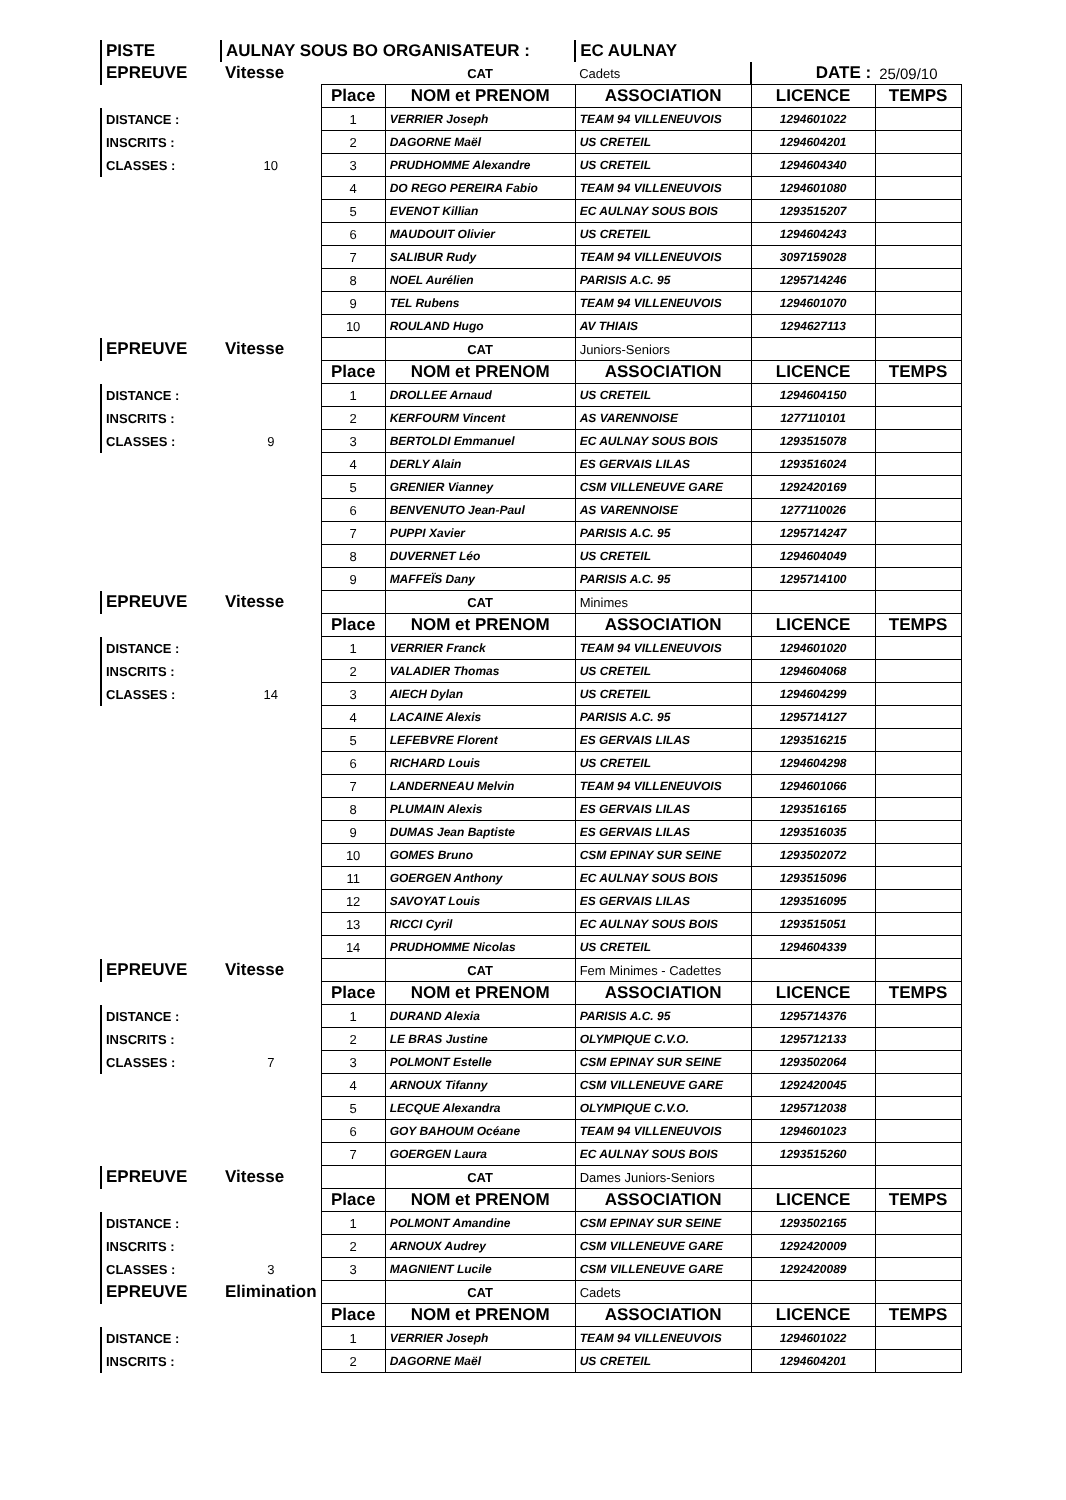| PISTE | AULNAY SOUS BO ORGANISATEUR : | | | EC AULNAY | | |
| EPREUVE | Vitesse | | CAT | Cadets | DATE : | 25/09/10 |
| | | Place | NOM et PRENOM | ASSOCIATION | LICENCE | TEMPS |
| DISTANCE : | | 1 | VERRIER Joseph | TEAM 94 VILLENEUVOIS | 1294601022 | |
| INSCRITS : | | 2 | DAGORNE Maël | US CRETEIL | 1294604201 | |
| CLASSES : | 10 | 3 | PRUDHOMME Alexandre | US CRETEIL | 1294604340 | |
| | | 4 | DO REGO PEREIRA Fabio | TEAM 94 VILLENEUVOIS | 1294601080 | |
| | | 5 | EVENOT Killian | EC AULNAY SOUS BOIS | 1293515207 | |
| | | 6 | MAUDOUIT Olivier | US CRETEIL | 1294604243 | |
| | | 7 | SALIBUR Rudy | TEAM 94 VILLENEUVOIS | 3097159028 | |
| | | 8 | NOEL Aurélien | PARISIS A.C. 95 | 1295714246 | |
| | | 9 | TEL Rubens | TEAM 94 VILLENEUVOIS | 1294601070 | |
| | | 10 | ROULAND Hugo | AV THIAIS | 1294627113 | |
| EPREUVE | Vitesse | | CAT | Juniors-Seniors | | |
| | | Place | NOM et PRENOM | ASSOCIATION | LICENCE | TEMPS |
| DISTANCE : | | 1 | DROLLEE Arnaud | US CRETEIL | 1294604150 | |
| INSCRITS : | | 2 | KERFOURM Vincent | AS VARENNOISE | 1277110101 | |
| CLASSES : | 9 | 3 | BERTOLDI Emmanuel | EC AULNAY SOUS BOIS | 1293515078 | |
| | | 4 | DERLY Alain | ES GERVAIS LILAS | 1293516024 | |
| | | 5 | GRENIER Vianney | CSM VILLENEUVE GARE | 1292420169 | |
| | | 6 | BENVENUTO Jean-Paul | AS VARENNOISE | 1277110026 | |
| | | 7 | PUPPI Xavier | PARISIS A.C. 95 | 1295714247 | |
| | | 8 | DUVERNET Léo | US CRETEIL | 1294604049 | |
| | | 9 | MAFFEÏS Dany | PARISIS A.C. 95 | 1295714100 | |
| EPREUVE | Vitesse | | CAT | Minimes | | |
| | | Place | NOM et PRENOM | ASSOCIATION | LICENCE | TEMPS |
| DISTANCE : | | 1 | VERRIER Franck | TEAM 94 VILLENEUVOIS | 1294601020 | |
| INSCRITS : | | 2 | VALADIER Thomas | US CRETEIL | 1294604068 | |
| CLASSES : | 14 | 3 | AIECH Dylan | US CRETEIL | 1294604299 | |
| | | 4 | LACAINE Alexis | PARISIS A.C. 95 | 1295714127 | |
| | | 5 | LEFEBVRE Florent | ES GERVAIS LILAS | 1293516215 | |
| | | 6 | RICHARD Louis | US CRETEIL | 1294604298 | |
| | | 7 | LANDERNEAU Melvin | TEAM 94 VILLENEUVOIS | 1294601066 | |
| | | 8 | PLUMAIN Alexis | ES GERVAIS LILAS | 1293516165 | |
| | | 9 | DUMAS Jean Baptiste | ES GERVAIS LILAS | 1293516035 | |
| | | 10 | GOMES Bruno | CSM EPINAY SUR SEINE | 1293502072 | |
| | | 11 | GOERGEN Anthony | EC AULNAY SOUS BOIS | 1293515096 | |
| | | 12 | SAVOYAT Louis | ES GERVAIS LILAS | 1293516095 | |
| | | 13 | RICCI Cyril | EC AULNAY SOUS BOIS | 1293515051 | |
| | | 14 | PRUDHOMME Nicolas | US CRETEIL | 1294604339 | |
| EPREUVE | Vitesse | | CAT | Fem Minimes - Cadettes | | |
| | | Place | NOM et PRENOM | ASSOCIATION | LICENCE | TEMPS |
| DISTANCE : | | 1 | DURAND Alexia | PARISIS A.C. 95 | 1295714376 | |
| INSCRITS : | | 2 | LE BRAS Justine | OLYMPIQUE C.V.O. | 1295712133 | |
| CLASSES : | 7 | 3 | POLMONT Estelle | CSM EPINAY SUR SEINE | 1293502064 | |
| | | 4 | ARNOUX Tifanny | CSM VILLENEUVE GARE | 1292420045 | |
| | | 5 | LECQUE Alexandra | OLYMPIQUE C.V.O. | 1295712038 | |
| | | 6 | GOY BAHOUM Océane | TEAM 94 VILLENEUVOIS | 1294601023 | |
| | | 7 | GOERGEN Laura | EC AULNAY SOUS BOIS | 1293515260 | |
| EPREUVE | Vitesse | | CAT | Dames Juniors-Seniors | | |
| | | Place | NOM et PRENOM | ASSOCIATION | LICENCE | TEMPS |
| DISTANCE : | | 1 | POLMONT Amandine | CSM EPINAY SUR SEINE | 1293502165 | |
| INSCRITS : | | 2 | ARNOUX Audrey | CSM VILLENEUVE GARE | 1292420009 | |
| CLASSES : | 3 | 3 | MAGNIENT Lucile | CSM VILLENEUVE GARE | 1292420089 | |
| EPREUVE | Elimination | | CAT | Cadets | | |
| | | Place | NOM et PRENOM | ASSOCIATION | LICENCE | TEMPS |
| DISTANCE : | | 1 | VERRIER Joseph | TEAM 94 VILLENEUVOIS | 1294601022 | |
| INSCRITS : | | 2 | DAGORNE Maël | US CRETEIL | 1294604201 | |